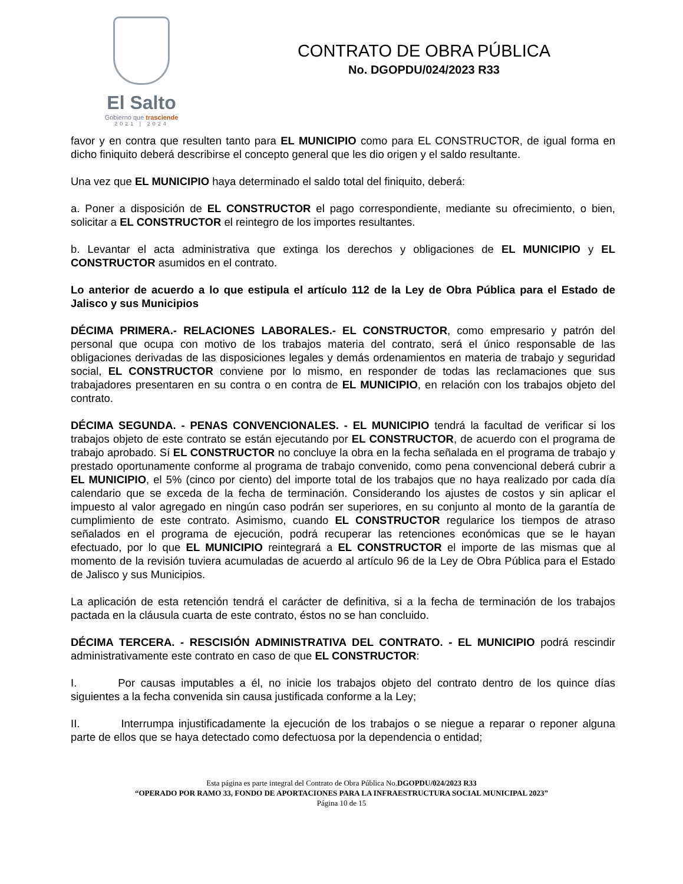El Salto
Gobierno que trasciende
2021 | 2024
CONTRATO DE OBRA PÚBLICA
No. DGOPDU/024/2023 R33
favor y en contra que resulten tanto para EL MUNICIPIO como para EL CONSTRUCTOR, de igual forma en dicho finiquito deberá describirse el concepto general que les dio origen y el saldo resultante.
Una vez que EL MUNICIPIO haya determinado el saldo total del finiquito, deberá:
a. Poner a disposición de EL CONSTRUCTOR el pago correspondiente, mediante su ofrecimiento, o bien, solicitar a EL CONSTRUCTOR el reintegro de los importes resultantes.
b. Levantar el acta administrativa que extinga los derechos y obligaciones de EL MUNICIPIO y EL CONSTRUCTOR asumidos en el contrato.
Lo anterior de acuerdo a lo que estipula el artículo 112 de la Ley de Obra Pública para el Estado de Jalisco y sus Municipios
DÉCIMA PRIMERA.- RELACIONES LABORALES.- EL CONSTRUCTOR, como empresario y patrón del personal que ocupa con motivo de los trabajos materia del contrato, será el único responsable de las obligaciones derivadas de las disposiciones legales y demás ordenamientos en materia de trabajo y seguridad social, EL CONSTRUCTOR conviene por lo mismo, en responder de todas las reclamaciones que sus trabajadores presentaren en su contra o en contra de EL MUNICIPIO, en relación con los trabajos objeto del contrato.
DÉCIMA SEGUNDA. - PENAS CONVENCIONALES. - EL MUNICIPIO tendrá la facultad de verificar si los trabajos objeto de este contrato se están ejecutando por EL CONSTRUCTOR, de acuerdo con el programa de trabajo aprobado. Sí EL CONSTRUCTOR no concluye la obra en la fecha señalada en el programa de trabajo y prestado oportunamente conforme al programa de trabajo convenido, como pena convencional deberá cubrir a EL MUNICIPIO, el 5% (cinco por ciento) del importe total de los trabajos que no haya realizado por cada día calendario que se exceda de la fecha de terminación. Considerando los ajustes de costos y sin aplicar el impuesto al valor agregado en ningún caso podrán ser superiores, en su conjunto al monto de la garantía de cumplimiento de este contrato. Asimismo, cuando EL CONSTRUCTOR regularice los tiempos de atraso señalados en el programa de ejecución, podrá recuperar las retenciones económicas que se le hayan efectuado, por lo que EL MUNICIPIO reintegrará a EL CONSTRUCTOR el importe de las mismas que al momento de la revisión tuviera acumuladas de acuerdo al artículo 96 de la Ley de Obra Pública para el Estado de Jalisco y sus Municipios.
La aplicación de esta retención tendrá el carácter de definitiva, si a la fecha de terminación de los trabajos pactada en la cláusula cuarta de este contrato, éstos no se han concluido.
DÉCIMA TERCERA. - RESCISIÓN ADMINISTRATIVA DEL CONTRATO. - EL MUNICIPIO podrá rescindir administrativamente este contrato en caso de que EL CONSTRUCTOR:
I. Por causas imputables a él, no inicie los trabajos objeto del contrato dentro de los quince días siguientes a la fecha convenida sin causa justificada conforme a la Ley;
II. Interrumpa injustificadamente la ejecución de los trabajos o se niegue a reparar o reponer alguna parte de ellos que se haya detectado como defectuosa por la dependencia o entidad;
Esta página es parte integral del Contrato de Obra Pública No.DGOPDU/024/2023 R33
“OPERADO POR RAMO 33, FONDO DE APORTACIONES PARA LA INFRAESTRUCTURA SOCIAL MUNICIPAL 2023”
Página 10 de 15